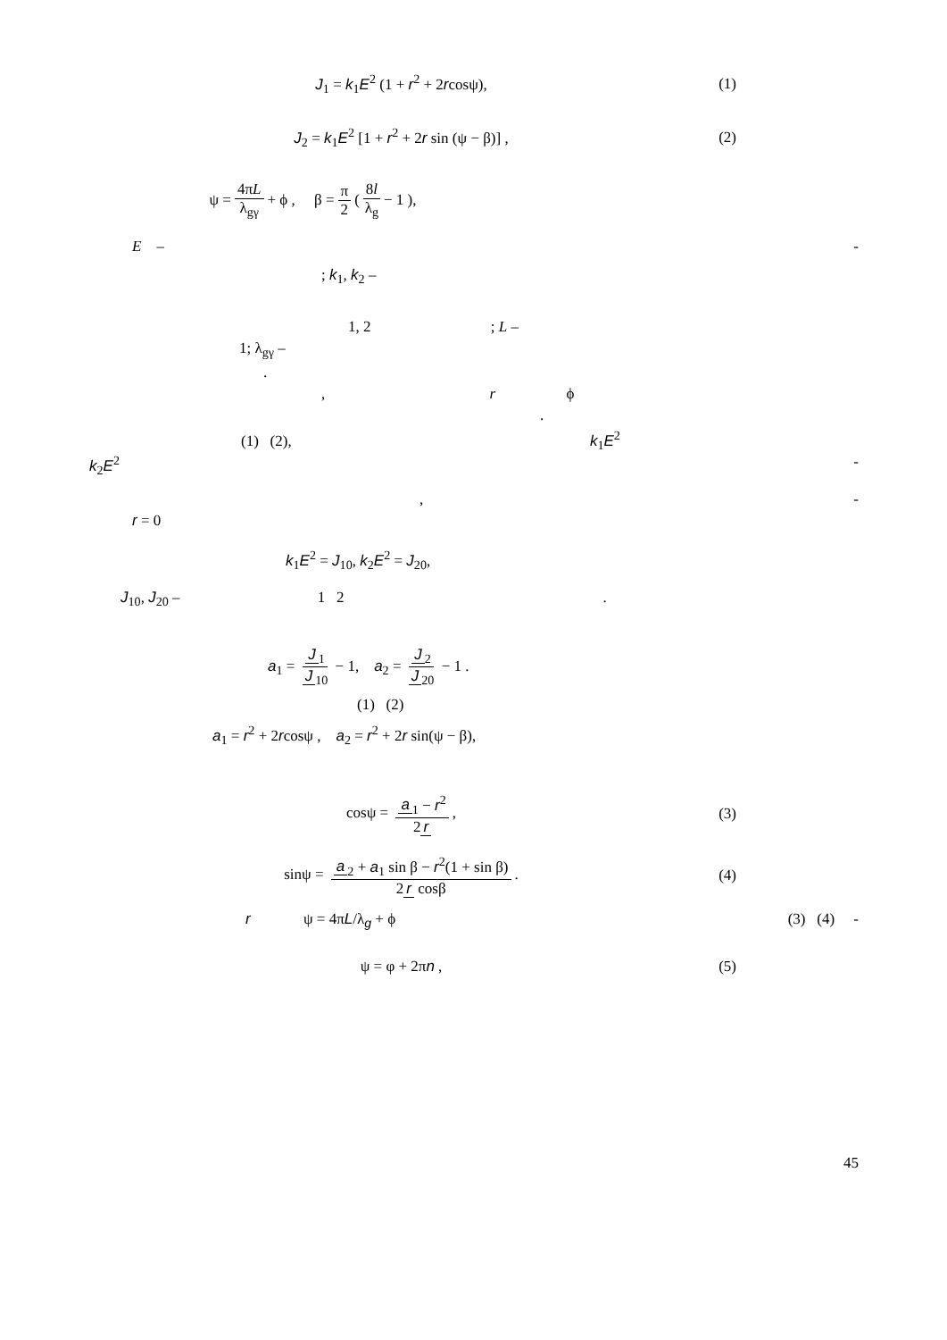J<sub>1</sub> = k<sub>1</sub>E<sup>2</sup> (1 + r<sup>2</sup> + 2rcosψ), (1)
J<sub>2</sub> = k<sub>1</sub>E<sup>2</sup> [1 + r<sup>2</sup> + 2r sin (ψ − β)] , (2)
ψ = 4πL λ<sub>gγ</sub> + ϕ , β = π 2 ( 8l λ<sub>g</sub> − 1 ),
E – -
; k<sub>1</sub>, k<sub>2</sub> –
1, 2 ; L –
1; λ<sub>gγ</sub> –
.
, r ϕ
.
(1) (2), k<sub>1</sub>E<sup>2</sup>
k<sub>2</sub>E<sup>2</sup> -
, -
r = 0
k<sub>1</sub>E<sup>2</sup> = J<sub>10</sub>, k<sub>2</sub>E<sup>2</sup> = J<sub>20</sub>,
J<sub>10</sub>, J<sub>20</sub> – 1 2.
a<sub>1</sub> = J<sub>1</sub> J<sub>10</sub> − 1, a<sub>2</sub> = J<sub>2</sub> J<sub>20</sub> − 1 .
(1) (2)
a<sub>1</sub> = r<sup>2</sup> + 2rcosψ , a<sub>2</sub> = r<sup>2</sup> + 2r sin(ψ − β),
cosψ = a<sub>1</sub> − r<sup>2</sup> 2 r, (3)
sinψ = a<sub>2</sub> + a<sub>1</sub> sin β − r<sup>2</sup>(1 + sin β) 2 r cosβ. (4)
r ψ = 4πL/λ<sub>g</sub> + ϕ (3) (4) -
ψ = φ + 2πn , (5)
45